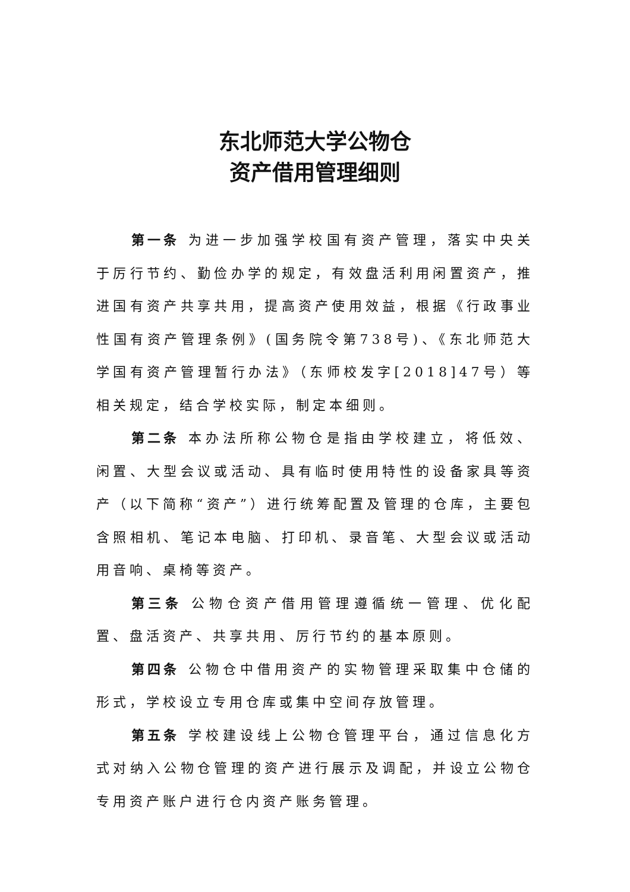东北师范大学公物仓
资产借用管理细则
第一条 为进一步加强学校国有资产管理，落实中央关于厉行节约、勤俭办学的规定，有效盘活利用闲置资产，推进国有资产共享共用，提高资产使用效益，根据《行政事业性国有资产管理条例》(国务院令第738号)、《东北师范大学国有资产管理暂行办法》（东师校发字[2018]47号）等相关规定，结合学校实际，制定本细则。
第二条 本办法所称公物仓是指由学校建立，将低效、闲置、大型会议或活动、具有临时使用特性的设备家具等资产（以下简称“资产”）进行统筹配置及管理的仓库，主要包含照相机、笔记本电脑、打印机、录音笔、大型会议或活动用音响、桌椅等资产。
第三条 公物仓资产借用管理遵循统一管理、优化配置、盘活资产、共享共用、厉行节约的基本原则。
第四条 公物仓中借用资产的实物管理采取集中仓储的形式，学校设立专用仓库或集中空间存放管理。
第五条 学校建设线上公物仓管理平台，通过信息化方式对纳入公物仓管理的资产进行展示及调配，并设立公物仓专用资产账户进行仓内资产账务管理。